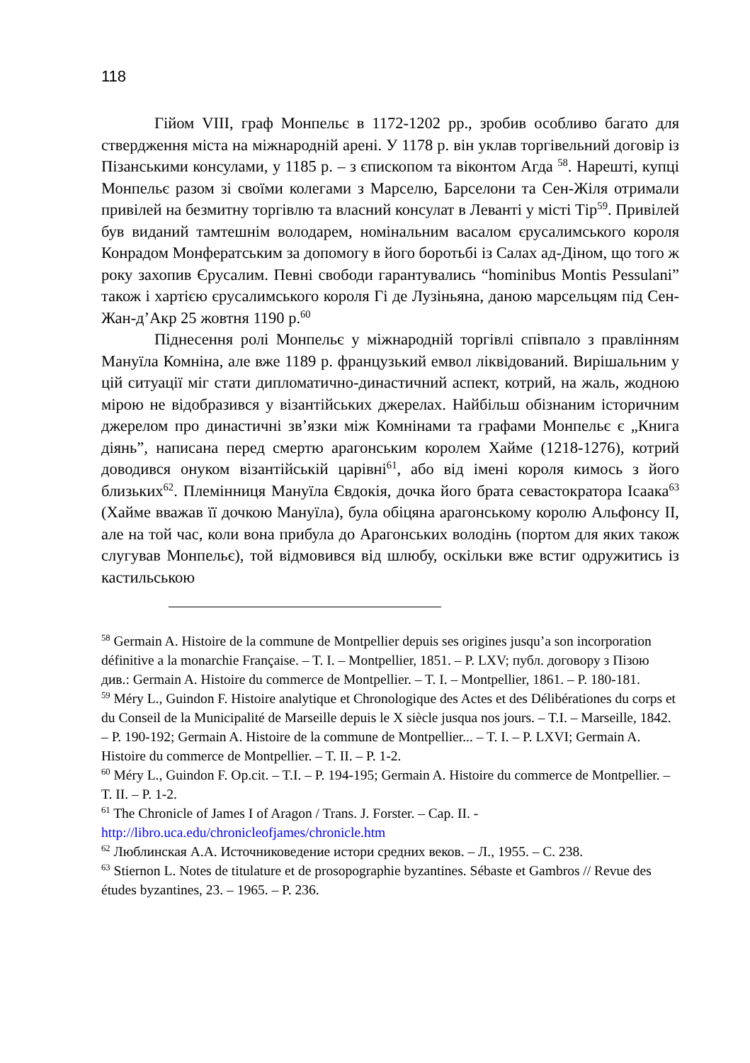118
Гійом VIII, граф Монпельє в 1172-1202 рр., зробив особливо багато для ствердження міста на міжнародній арені. У 1178 р. він уклав торгівельний договір із Пізанськими консулами, у 1185 р. – з єпископом та віконтом Агда <sup>58</sup>. Нарешті, купці Монпельє разом зі своїми колегами з Марселю, Барселони та Сен-Жіля отримали привілей на безмитну торгівлю та власний консулат в Леванті у місті Тір<sup>59</sup>. Привілей був виданий тамтешнім володарем, номінальним васалом єрусалимського короля Конрадом Монфератським за допомогу в його боротьбі із Салах ад-Діном, що того ж року захопив Єрусалим. Певні свободи гарантувались “hominibus Montis Pessulani” також і хартією єрусалимського короля Гі де Лузіньяна, даною марсельцям під Сен-Жан-д’Акр 25 жовтня 1190 р.<sup>60</sup>
Піднесення ролі Монпельє у міжнародній торгівлі співпало з правлінням Мануїла Комніна, але вже 1189 р. французький емвол ліквідований. Вирішальним у цій ситуації міг стати дипломатично-династичний аспект, котрий, на жаль, жодною мірою не відобразився у візантійських джерелах. Найбільш обізнаним історичним джерелом про династичні зв’язки між Комнінами та графами Монпельє є „Книга діянь”, написана перед смертю арагонським королем Хайме (1218-1276), котрий доводився онуком візантійській царівні<sup>61</sup>, або від імені короля кимось з його близьких<sup>62</sup>. Племінниця Мануїла Євдокія, дочка його брата севастократора Ісаака<sup>63</sup> (Хайме вважав її дочкою Мануїла), була обіцяна арагонському королю Альфонсу II, але на той час, коли вона прибула до Арагонських володінь (портом для яких також слугував Монпельє), той відмовився від шлюбу, оскільки вже встиг одружитись із кастильською
<sup>58</sup> Germain A. Histoire de la commune de Montpellier depuis ses origines jusqu’a son incorporation définitive a la monarchie Française. – T. I. – Montpellier, 1851. – P. LXV; публ. договору з Пізою див.: Germain A. Histoire du commerce de Montpellier. – T. I. – Montpellier, 1861. – P. 180-181.
<sup>59</sup> Méry L., Guindon F. Histoire analytique et Chronologique des Actes et des Délibérationes du corps et du Conseil de la Municipalité de Marseille depuis le X siècle jusqua nos jours. – T.I. – Marseille, 1842. – P. 190-192; Germain A. Histoire de la commune de Montpellier... – T. I. – P. LXVI; Germain A. Histoire du commerce de Montpellier. – T. II. – P. 1-2.
<sup>60</sup> Méry L., Guindon F. Op.cit. – T.I. – P. 194-195; Germain A. Histoire du commerce de Montpellier. – T. II. – P. 1-2.
<sup>61</sup> The Chronicle of James I of Aragon / Trans. J. Forster. – Cap. II. - http://libro.uca.edu/chronicleofjames/chronicle.htm
<sup>62</sup> Люблинская А.А. Источниковедение истори средних веков. – Л., 1955. – С. 238.
<sup>63</sup> Stiernon L. Notes de titulature et de prosopographie byzantines. Sébaste et Gambros // Revue des études byzantines, 23. – 1965. – P. 236.